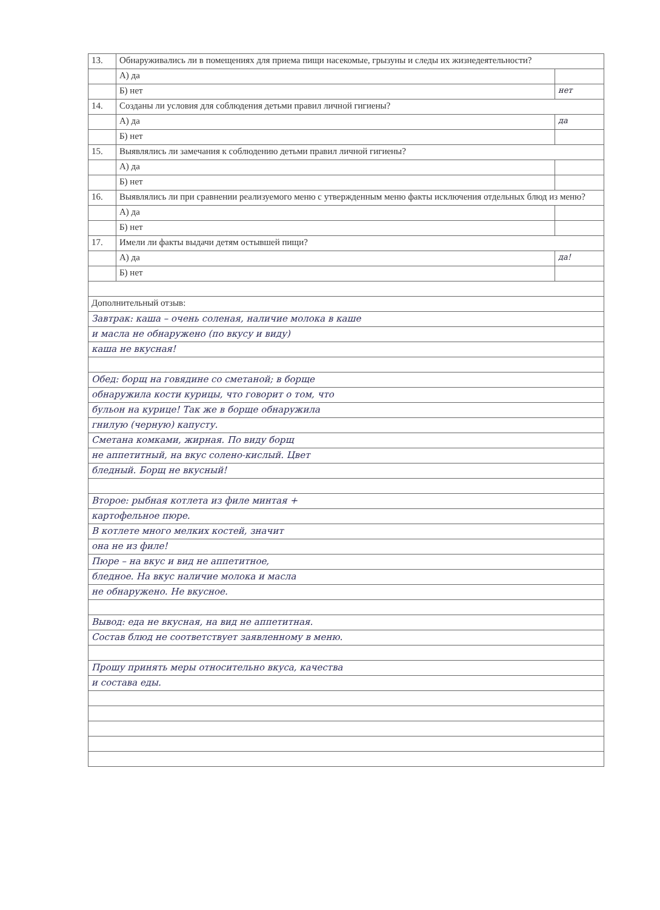| 13. | Обнаруживались ли в помещениях для приема пищи насекомые, грызуны и следы их жизнедеятельности? | |
| | А) да | |
| | Б) нет | нет |
| 14. | Созданы ли условия для соблюдения детьми правил личной гигиены? | |
| | А) да | да |
| | Б) нет | |
| 15. | Выявлялись ли замечания к соблюдению детьми правил личной гигиены? | |
| | А) да | |
| | Б) нет | |
| 16. | Выявлялись ли при сравнении реализуемого меню с утвержденным меню факты исключения отдельных блюд из меню? | |
| | А) да | |
| | Б) нет | |
| 17. | Имели ли факты выдачи детям остывшей пищи? | |
| | А) да | да! |
| | Б) нет | |
| Дополнительный отзыв: | | |
| Завтрак: каша – очень соленая, наличие молока в каше | | |
| и масла не обнаружено (по вкусу и виду) | | |
| каша не вкусная! | | |
| Обед: борщ на говядине со сметаной; в борще | | |
| обнаружила кости курицы, что говорит о том, что | | |
| бульон на курице! Так же в борще обнаружила | | |
| гнилую (черную) капусту. | | |
| Сметана комками, жирная. По виду борщ | | |
| не аппетитный, на вкус солено-кислый. Цвет | | |
| бледный. Борщ не вкусный! | | |
| Второе: рыбная котлета из филе минтая + | | |
| картофельное пюре. | | |
| В котлете много мелких костей, значит | | |
| она не из филе! | | |
| Пюре – на вкус и вид не аппетитное, | | |
| бледное. На вкус наличие молока и масла | | |
| не обнаружено. Не вкусное. | | |
| Вывод: еда не вкусная, на вид не аппетитная. | | |
| Состав блюд не соответствует заявленному в меню. | | |
| Прошу принять меры относительно вкуса, качества | | |
| и состава еды. | | |